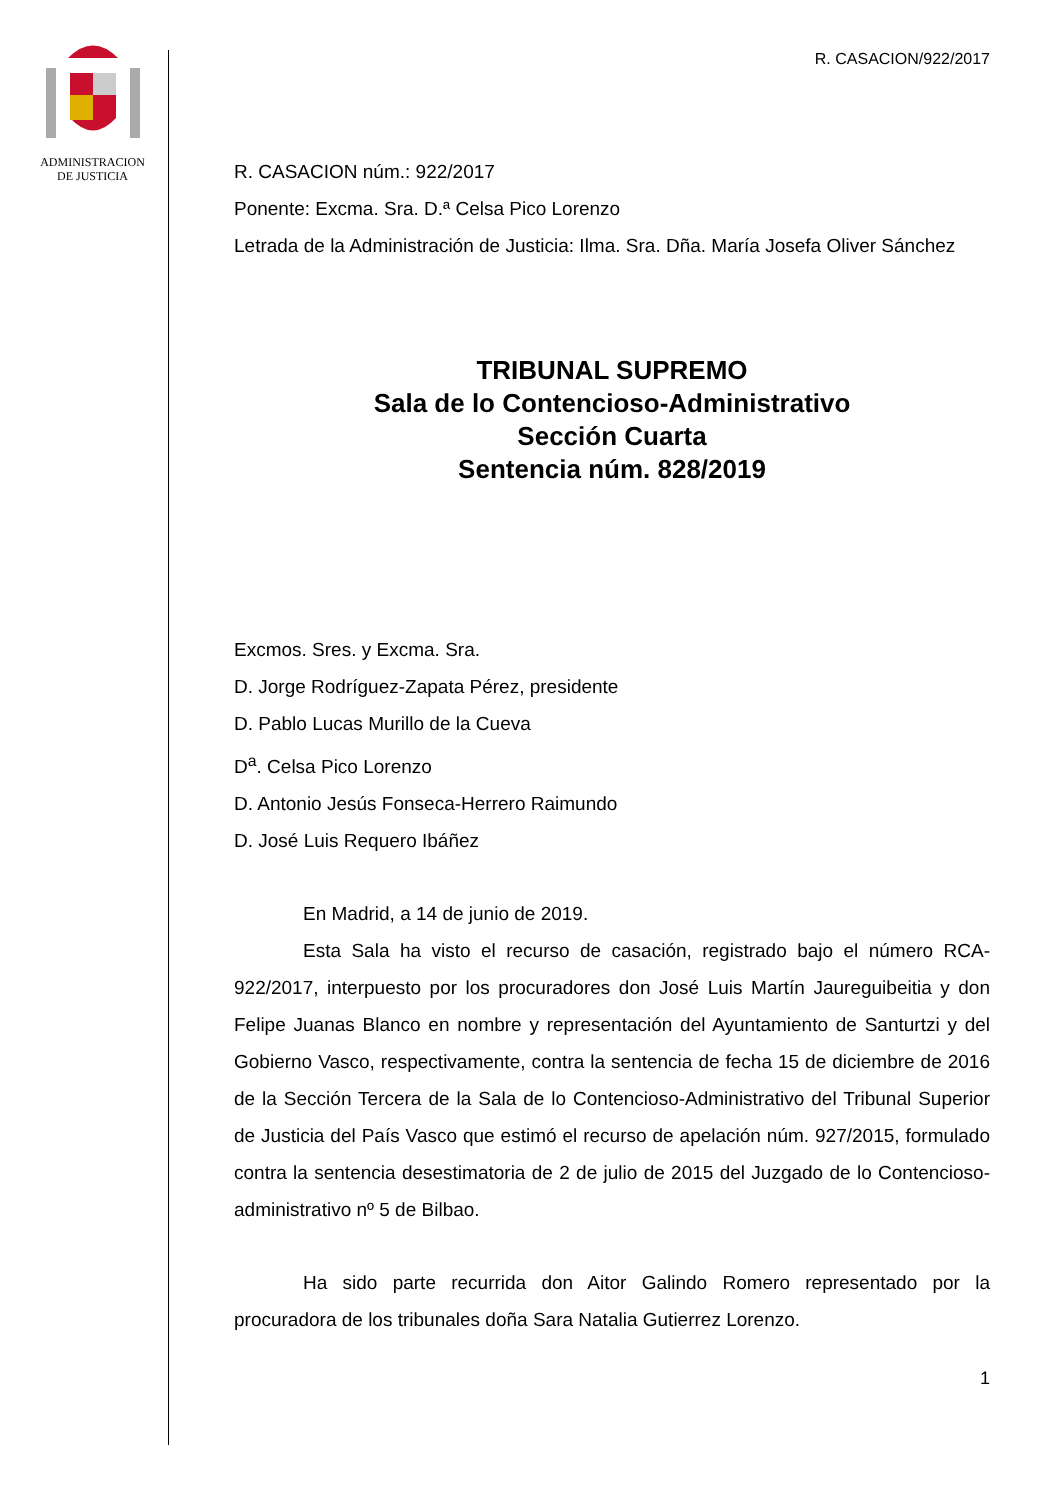ADMINISTRACION
DE JUSTICIA
R. CASACION/922/2017
R. CASACION núm.: 922/2017
Ponente: Excma. Sra. D.ª Celsa Pico Lorenzo
Letrada de la Administración de Justicia: Ilma. Sra. Dña. María Josefa Oliver Sánchez
TRIBUNAL SUPREMO
Sala de lo Contencioso-Administrativo
Sección Cuarta
Sentencia núm. 828/2019
Excmos. Sres. y Excma. Sra.
D. Jorge Rodríguez-Zapata Pérez, presidente
D. Pablo Lucas Murillo de la Cueva
D<sup>a</sup>. Celsa Pico Lorenzo
D. Antonio Jesús Fonseca-Herrero Raimundo
D. José Luis Requero Ibáñez
En Madrid, a 14 de junio de 2019.
Esta Sala ha visto el recurso de casación, registrado bajo el número RCA-922/2017, interpuesto por los procuradores don José Luis Martín Jaureguibeitia y don Felipe Juanas Blanco en nombre y representación del Ayuntamiento de Santurtzi y del Gobierno Vasco, respectivamente, contra la sentencia de fecha 15 de diciembre de 2016 de la Sección Tercera de la Sala de lo Contencioso-Administrativo del Tribunal Superior de Justicia del País Vasco que estimó el recurso de apelación núm. 927/2015, formulado contra la sentencia desestimatoria de 2 de julio de 2015 del Juzgado de lo Contencioso-administrativo nº 5 de Bilbao.
Ha sido parte recurrida don Aitor Galindo Romero representado por la procuradora de los tribunales doña Sara Natalia Gutierrez Lorenzo.
1